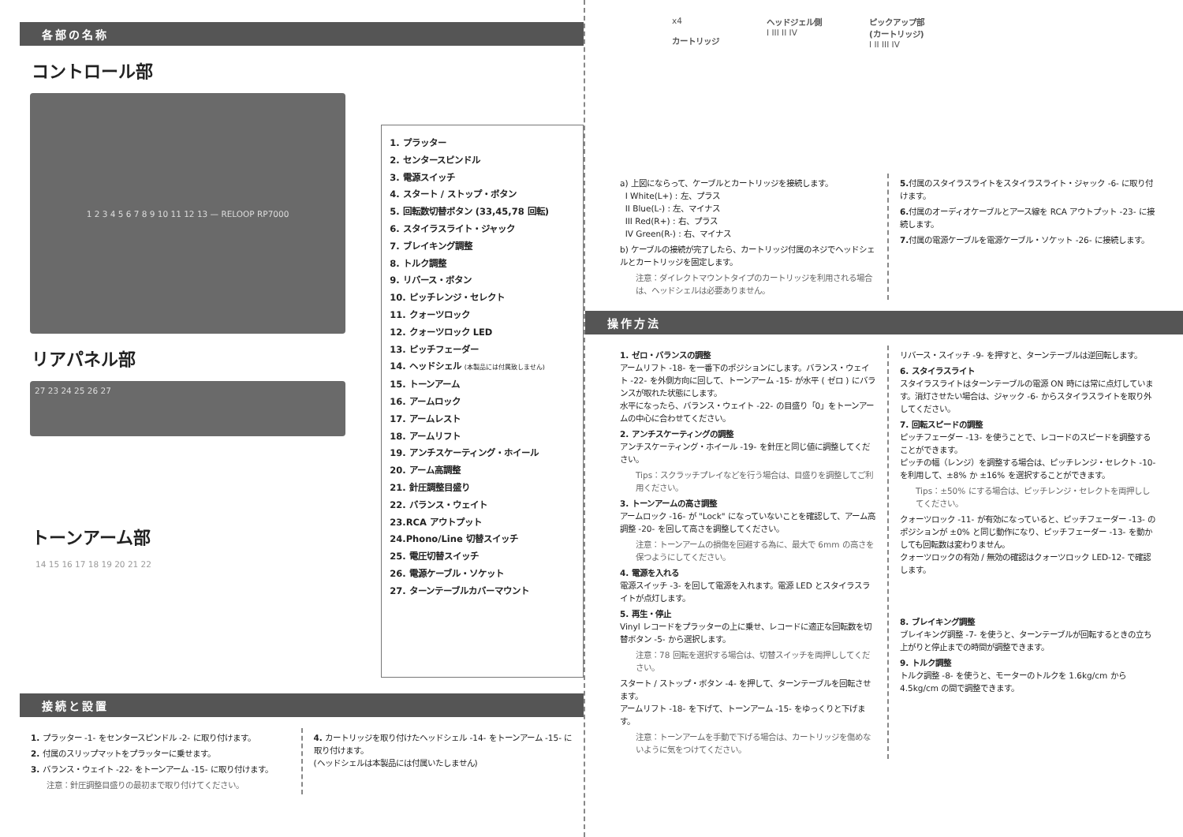各部の名称
コントロール部
1 2 3 4 5 6 7 8 9 10 11 12 13 — RELOOP RP7000
リアパネル部
27 23 24 25 26 27
トーンアーム部
14 15 16 17 18 19 20 21 22
1. プラッター
2. センタースピンドル
3. 電源スイッチ
4. スタート / ストップ・ボタン
5. 回転数切替ボタン (33,45,78 回転)
6. スタイラスライト・ジャック
7. ブレイキング調整
8. トルク調整
9. リバース・ボタン
10. ピッチレンジ・セレクト
11. クォーツロック
12. クォーツロック LED
13. ピッチフェーダー
14. ヘッドシェル (本製品には付属致しません)
15. トーンアーム
16. アームロック
17. アームレスト
18. アームリフト
19. アンチスケーティング・ホイール
20. アーム高調整
21. 針圧調整目盛り
22. バランス・ウェイト
23.RCA アウトプット
24.Phono/Line 切替スイッチ
25. 電圧切替スイッチ
26. 電源ケーブル・ソケット
27. ターンテーブルカバーマウント
接続と設置
1. プラッター -1- をセンタースピンドル -2- に取り付けます。
2. 付属のスリップマットをプラッターに乗せます。
3. バランス・ウェイト -22- をトーンアーム -15- に取り付けます。
注意：針圧調整目盛りの最初まで取り付けてください。
4. カートリッジを取り付けたヘッドシェル -14- をトーンアーム -15- に取り付けます。
(ヘッドシェルは本製品には付属いたしません)
x4
カートリッジ
ヘッドジェル側
I III II IV
ピックアップ部
(カートリッジ)
I II III IV
a) 上図にならって、ケーブルとカートリッジを接続します。
I White(L+) : 左、プラス
II Blue(L-) : 左、マイナス
III Red(R+) : 右、プラス
IV Green(R-) : 右、マイナス
b) ケーブルの接続が完了したら、カートリッジ付属のネジでヘッドシェルとカートリッジを固定します。
注意：ダイレクトマウントタイプのカートリッジを利用される場合は、ヘッドシェルは必要ありません。
5. 付属のスタイラスライトをスタイラスライト・ジャック -6- に取り付けます。
6. 付属のオーディオケーブルとアース線を RCA アウトプット -23- に接続します。
7. 付属の電源ケーブルを電源ケーブル・ソケット -26- に接続します。
操作方法
1. ゼロ・バランスの調整
アームリフト -18- を一番下のポジションにします。バランス・ウェイト -22- を外側方向に回して、トーンアーム -15- が水平 ( ゼロ ) にバランスが取れた状態にします。
水平になったら、バランス・ウェイト -22- の目盛り「0」をトーンアームの中心に合わせてください。
2. アンチスケーティングの調整
アンチスケーティング・ホイール -19- を針圧と同じ値に調整してください。
Tips：スクラッチプレイなどを行う場合は、目盛りを調整してご利用ください。
3. トーンアームの高さ調整
アームロック -16- が "Lock" になっていないことを確認して、アーム高調整 -20- を回して高さを調整してください。
注意：トーンアームの損傷を回避する為に、最大で 6mm の高さを保つようにしてください。
4. 電源を入れる
電源スイッチ -3- を回して電源を入れます。電源 LED とスタイラスライトが点灯します。
5. 再生・停止
Vinyl レコードをプラッターの上に乗せ、レコードに適正な回転数を切替ボタン -5- から選択します。
注意：78 回転を選択する場合は、切替スイッチを両押ししてください。
スタート / ストップ・ボタン -4- を押して、ターンテーブルを回転させます。
アームリフト -18- を下げて、トーンアーム -15- をゆっくりと下げます。
注意：トーンアームを手動で下げる場合は、カートリッジを傷めないように気をつけてください。
リバース・スイッチ -9- を押すと、ターンテーブルは逆回転します。
6. スタイラスライト
スタイラスライトはターンテーブルの電源 ON 時には常に点灯しています。消灯させたい場合は、ジャック -6- からスタイラスライトを取り外してください。
7. 回転スピードの調整
ピッチフェーダー -13- を使うことで、レコードのスピードを調整することができます。
ピッチの幅（レンジ）を調整する場合は、ピッチレンジ・セレクト -10- を利用して、±8% か ±16% を選択することができます。
Tips：±50% にする場合は、ピッチレンジ・セレクトを両押ししてください。
クォーツロック -11- が有効になっていると、ピッチフェーダー -13- のポジションが ±0% と同じ動作になり、ピッチフェーダー -13- を動かしても回転数は変わりません。
クォーツロックの有効 / 無効の確認はクォーツロック LED-12- で確認します。
8. ブレイキング調整
ブレイキング調整 -7- を使うと、ターンテーブルが回転するときの立ち上がりと停止までの時間が調整できます。
9. トルク調整
トルク調整 -8- を使うと、モーターのトルクを 1.6kg/cm から 4.5kg/cm の間で調整できます。